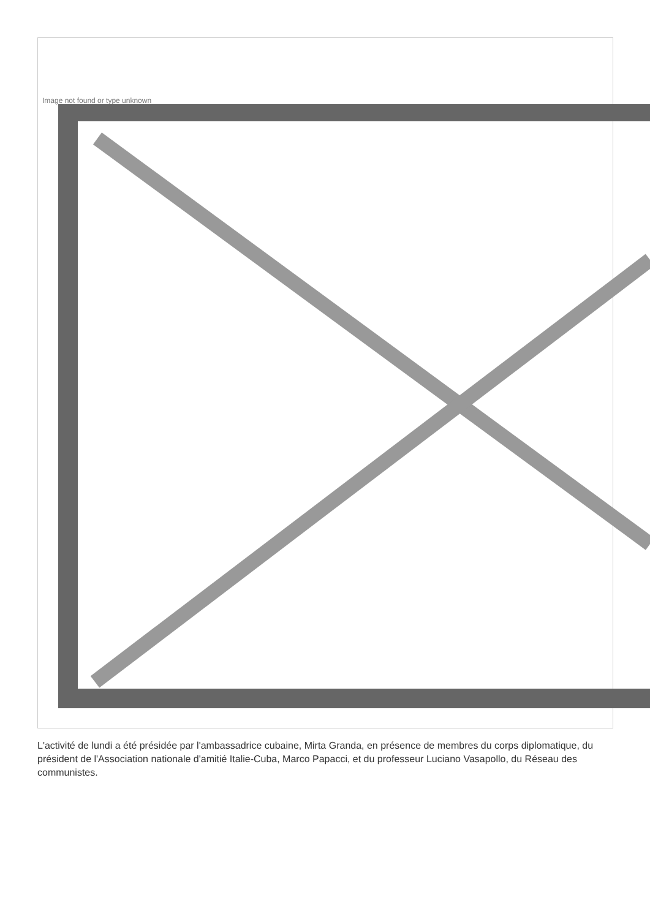Image not found or type unknown
L'activité de lundi a été présidée par l'ambassadrice cubaine, Mirta Granda, en présence de membres du corps diplomatique, du président de l'Association nationale d'amitié Italie-Cuba, Marco Papacci, et du professeur Luciano Vasapollo, du Réseau des communistes.